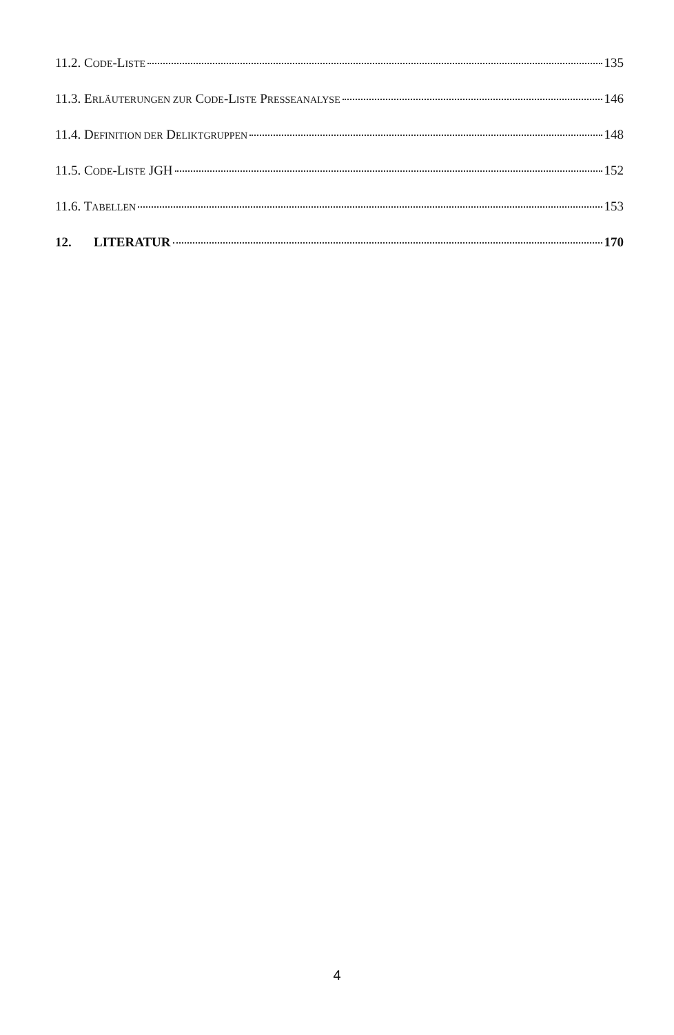11.2. CODE-LISTE 135
11.3. ERLÄUTERUNGEN ZUR CODE-LISTE PRESSEANALYSE 146
11.4. DEFINITION DER DELIKTGRUPPEN 148
11.5. CODE-LISTE JGH 152
11.6. TABELLEN 153
12. LITERATUR 170
4